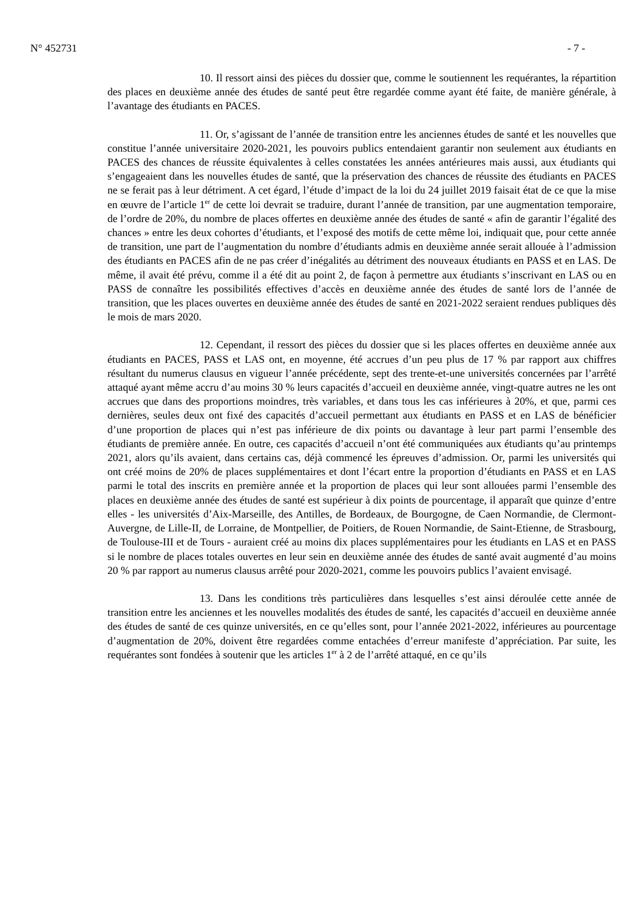N° 452731 - 7 -
10. Il ressort ainsi des pièces du dossier que, comme le soutiennent les requérantes, la répartition des places en deuxième année des études de santé peut être regardée comme ayant été faite, de manière générale, à l’avantage des étudiants en PACES.
11. Or, s’agissant de l’année de transition entre les anciennes études de santé et les nouvelles que constitue l’année universitaire 2020-2021, les pouvoirs publics entendaient garantir non seulement aux étudiants en PACES des chances de réussite équivalentes à celles constatées les années antérieures mais aussi, aux étudiants qui s’engageaient dans les nouvelles études de santé, que la préservation des chances de réussite des étudiants en PACES ne se ferait pas à leur détriment. A cet égard, l’étude d’impact de la loi du 24 juillet 2019 faisait état de ce que la mise en œuvre de l’article 1<sup>er</sup> de cette loi devrait se traduire, durant l’année de transition, par une augmentation temporaire, de l’ordre de 20%, du nombre de places offertes en deuxième année des études de santé « afin de garantir l’égalité des chances » entre les deux cohortes d’étudiants, et l’exposé des motifs de cette même loi, indiquait que, pour cette année de transition, une part de l’augmentation du nombre d’étudiants admis en deuxième année serait allouée à l’admission des étudiants en PACES afin de ne pas créer d’inégalités au détriment des nouveaux étudiants en PASS et en LAS. De même, il avait été prévu, comme il a été dit au point 2, de façon à permettre aux étudiants s’inscrivant en LAS ou en PASS de connaître les possibilités effectives d’accès en deuxième année des études de santé lors de l’année de transition, que les places ouvertes en deuxième année des études de santé en 2021-2022 seraient rendues publiques dès le mois de mars 2020.
12. Cependant, il ressort des pièces du dossier que si les places offertes en deuxième année aux étudiants en PACES, PASS et LAS ont, en moyenne, été accrues d’un peu plus de 17 % par rapport aux chiffres résultant du numerus clausus en vigueur l’année précédente, sept des trente-et-une universités concernées par l’arrêté attaqué ayant même accru d’au moins 30 % leurs capacités d’accueil en deuxième année, vingt-quatre autres ne les ont accrues que dans des proportions moindres, très variables, et dans tous les cas inférieures à 20%, et que, parmi ces dernières, seules deux ont fixé des capacités d’accueil permettant aux étudiants en PASS et en LAS de bénéficier d’une proportion de places qui n’est pas inférieure de dix points ou davantage à leur part parmi l’ensemble des étudiants de première année. En outre, ces capacités d’accueil n’ont été communiquées aux étudiants qu’au printemps 2021, alors qu’ils avaient, dans certains cas, déjà commencé les épreuves d’admission. Or, parmi les universités qui ont créé moins de 20% de places supplémentaires et dont l’écart entre la proportion d’étudiants en PASS et en LAS parmi le total des inscrits en première année et la proportion de places qui leur sont allouées parmi l’ensemble des places en deuxième année des études de santé est supérieur à dix points de pourcentage, il apparaît que quinze d’entre elles - les universités d’Aix-Marseille, des Antilles, de Bordeaux, de Bourgogne, de Caen Normandie, de Clermont-Auvergne, de Lille-II, de Lorraine, de Montpellier, de Poitiers, de Rouen Normandie, de Saint-Etienne, de Strasbourg, de Toulouse-III et de Tours - auraient créé au moins dix places supplémentaires pour les étudiants en LAS et en PASS si le nombre de places totales ouvertes en leur sein en deuxième année des études de santé avait augmenté d’au moins 20 % par rapport au numerus clausus arrêté pour 2020-2021, comme les pouvoirs publics l’avaient envisagé.
13. Dans les conditions très particulières dans lesquelles s’est ainsi déroulée cette année de transition entre les anciennes et les nouvelles modalités des études de santé, les capacités d’accueil en deuxième année des études de santé de ces quinze universités, en ce qu’elles sont, pour l’année 2021-2022, inférieures au pourcentage d’augmentation de 20%, doivent être regardées comme entachées d’erreur manifeste d’appréciation. Par suite, les requérantes sont fondées à soutenir que les articles 1<sup>er</sup> à 2 de l’arrêté attaqué, en ce qu’ils